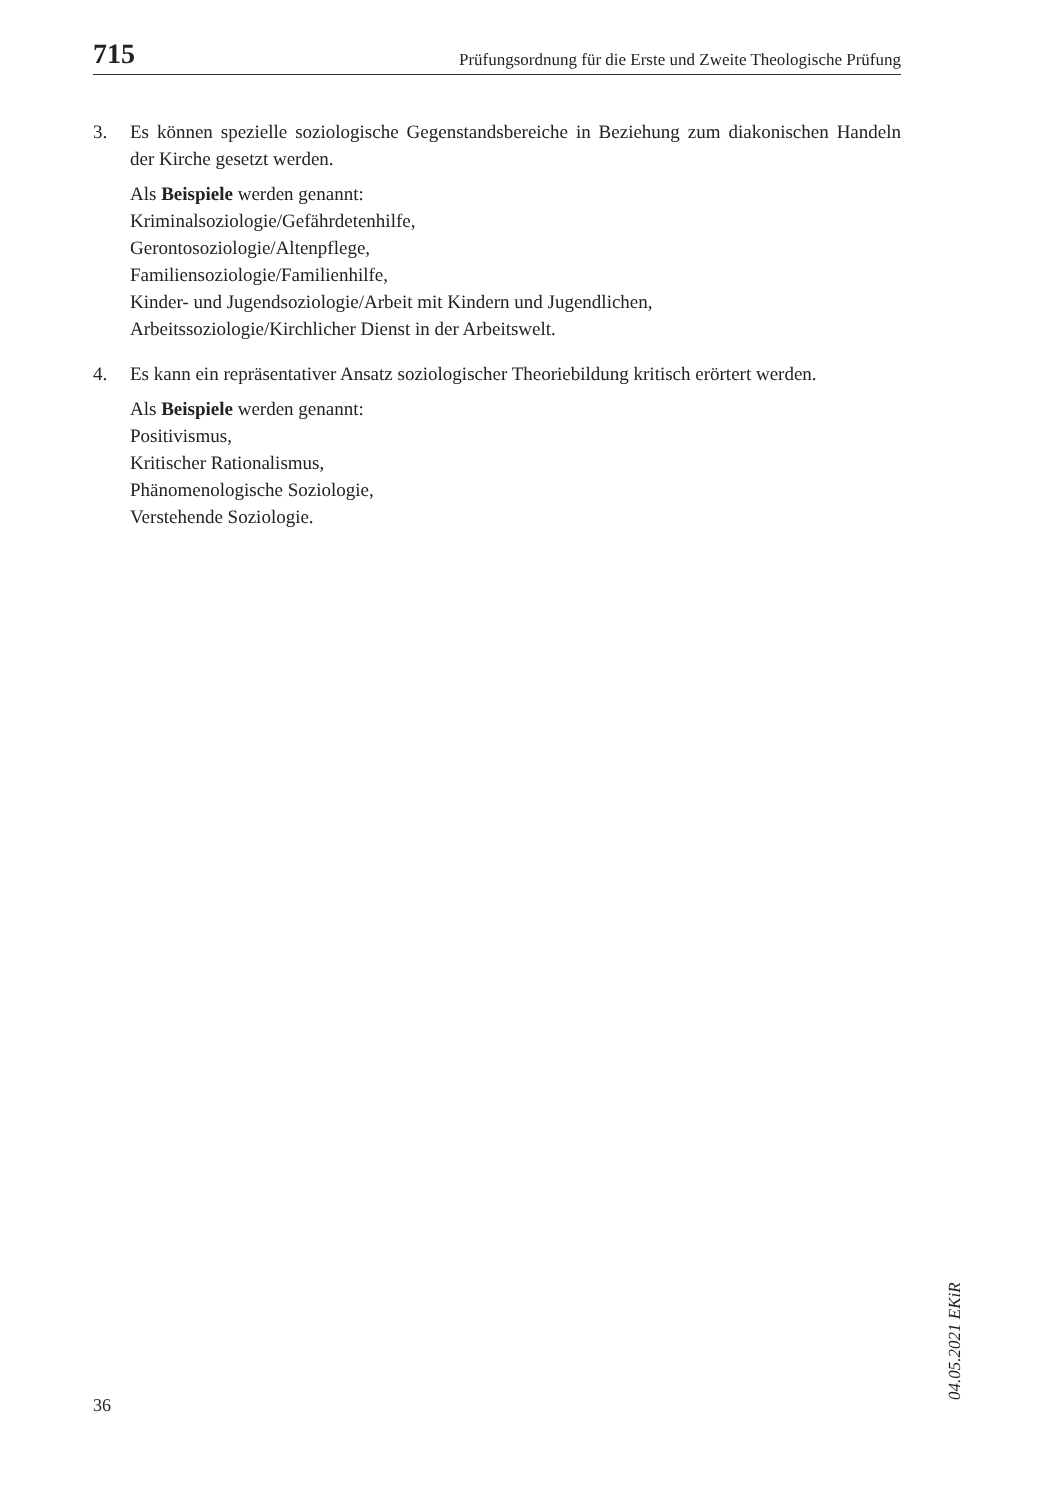715 Prüfungsordnung für die Erste und Zweite Theologische Prüfung
3. Es können spezielle soziologische Gegenstandsbereiche in Beziehung zum diakonischen Handeln der Kirche gesetzt werden.
Als Beispiele werden genannt:
Kriminalsoziologie/Gefährdetenhilfe,
Gerontosoziologie/Altenpflege,
Familiensoziologie/Familienhilfe,
Kinder- und Jugendsoziologie/Arbeit mit Kindern und Jugendlichen,
Arbeitssoziologie/Kirchlicher Dienst in der Arbeitswelt.
4. Es kann ein repräsentativer Ansatz soziologischer Theoriebildung kritisch erörtert werden.
Als Beispiele werden genannt:
Positivismus,
Kritischer Rationalismus,
Phänomenologische Soziologie,
Verstehende Soziologie.
04.05.2021 EKiR
36